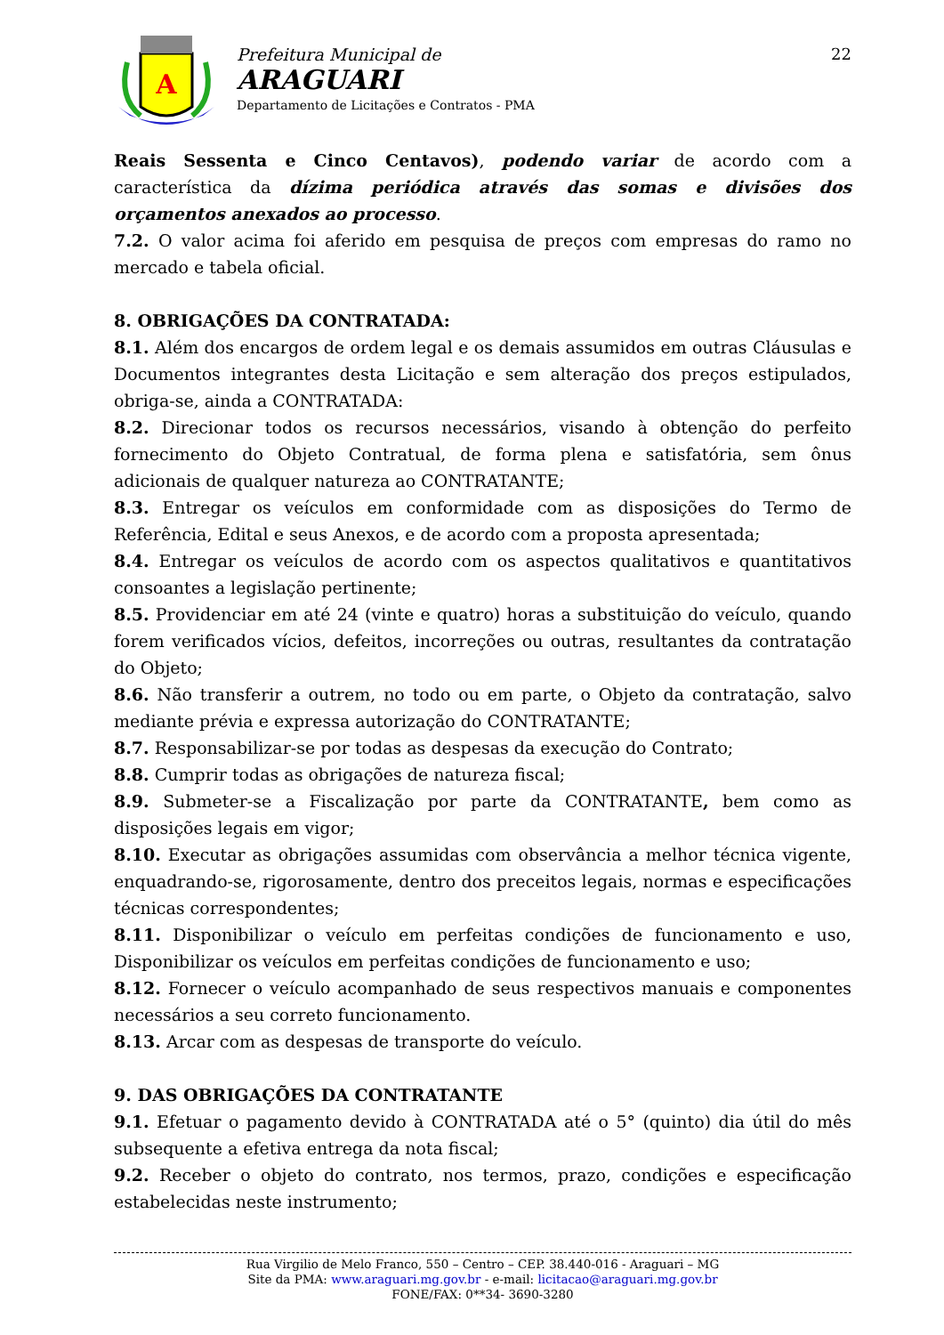A
Prefeitura Municipal de
ARAGUARI
Departamento de Licitações e Contratos - PMA
22
Reais Sessenta e Cinco Centavos), podendo variar de acordo com a característica da dízima periódica através das somas e divisões dos orçamentos anexados ao processo.
7.2. O valor acima foi aferido em pesquisa de preços com empresas do ramo no mercado e tabela oficial.
8. OBRIGAÇÕES DA CONTRATADA:
8.1. Além dos encargos de ordem legal e os demais assumidos em outras Cláusulas e Documentos integrantes desta Licitação e sem alteração dos preços estipulados, obriga-se, ainda a CONTRATADA:
8.2. Direcionar todos os recursos necessários, visando à obtenção do perfeito fornecimento do Objeto Contratual, de forma plena e satisfatória, sem ônus adicionais de qualquer natureza ao CONTRATANTE;
8.3. Entregar os veículos em conformidade com as disposições do Termo de Referência, Edital e seus Anexos, e de acordo com a proposta apresentada;
8.4. Entregar os veículos de acordo com os aspectos qualitativos e quantitativos consoantes a legislação pertinente;
8.5. Providenciar em até 24 (vinte e quatro) horas a substituição do veículo, quando forem verificados vícios, defeitos, incorreções ou outras, resultantes da contratação do Objeto;
8.6. Não transferir a outrem, no todo ou em parte, o Objeto da contratação, salvo mediante prévia e expressa autorização do CONTRATANTE;
8.7. Responsabilizar-se por todas as despesas da execução do Contrato;
8.8. Cumprir todas as obrigações de natureza fiscal;
8.9. Submeter-se a Fiscalização por parte da CONTRATANTE, bem como as disposições legais em vigor;
8.10. Executar as obrigações assumidas com observância a melhor técnica vigente, enquadrando-se, rigorosamente, dentro dos preceitos legais, normas e especificações técnicas correspondentes;
8.11. Disponibilizar o veículo em perfeitas condições de funcionamento e uso, Disponibilizar os veículos em perfeitas condições de funcionamento e uso;
8.12. Fornecer o veículo acompanhado de seus respectivos manuais e componentes necessários a seu correto funcionamento.
8.13. Arcar com as despesas de transporte do veículo.
9. DAS OBRIGAÇÕES DA CONTRATANTE
9.1. Efetuar o pagamento devido à CONTRATADA até o 5° (quinto) dia útil do mês subsequente a efetiva entrega da nota fiscal;
9.2. Receber o objeto do contrato, nos termos, prazo, condições e especificação estabelecidas neste instrumento;
Rua Virgilio de Melo Franco, 550 – Centro – CEP. 38.440-016 - Araguari – MG
Site da PMA: www.araguari.mg.gov.br - e-mail: licitacao@araguari.mg.gov.br
FONE/FAX: 0**34- 3690-3280